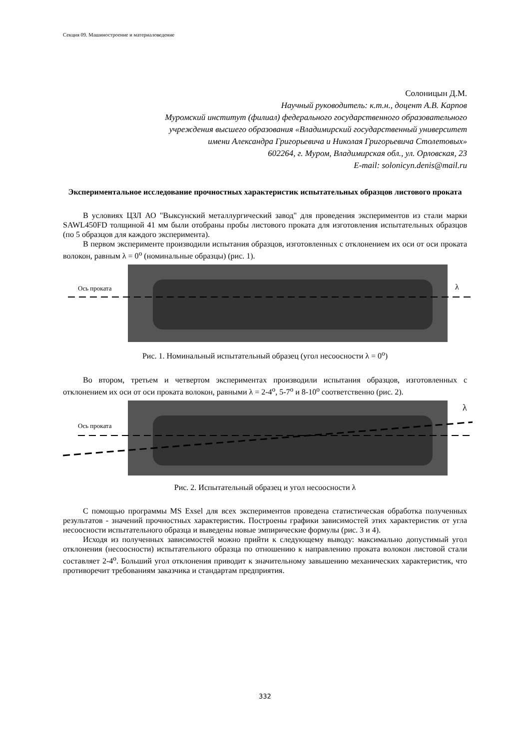Секция 09. Машиностроение и материаловедение
Солоницын Д.М.
Научный руководитель: к.т.н., доцент А.В. Карпов
Муромский институт (филиал) федерального государственного образовательного
учреждения высшего образования «Владимирский государственный университет
имени Александра Григорьевича и Николая Григорьевича Столетовых»
602264, г. Муром, Владимирская обл., ул. Орловская, 23
E-mail: solonicyn.denis@mail.ru
Экспериментальное исследование прочностных характеристик испытательных образцов листового проката
В условиях ЦЗЛ АО "Выксунский металлургический завод" для проведения экспериментов из стали марки SAWL450FD толщиной 41 мм были отобраны пробы листового проката для изготовления испытательных образцов (по 5 образцов для каждого эксперимента).
В первом эксперименте производили испытания образцов, изготовленных с отклонением их оси от оси проката волокон, равным λ = 0<sup>o</sup> (номинальные образцы) (рис. 1).
Ось проката
λ
Рис. 1. Номинальный испытательный образец (угол несоосности λ = 0<sup>o</sup>)
Во втором, третьем и четвертом экспериментах производили испытания образцов, изготовленных с отклонением их оси от оси проката волокон, равными λ = 2-4<sup>o</sup>, 5-7<sup>o</sup> и 8-10<sup>o</sup> соответственно (рис. 2).
Ось проката
λ
Рис. 2. Испытательный образец и угол несоосности λ
С помощью программы MS Exsel для всех экспериментов проведена статистическая обработка полученных результатов - значений прочностных характеристик. Построены графики зависимостей этих характеристик от угла несоосности испытательного образца и выведены новые эмпирические формулы (рис. 3 и 4).
Исходя из полученных зависимостей можно прийти к следующему выводу: максимально допустимый угол отклонения (несоосности) испытательного образца по отношению к направлению проката волокон листовой стали составляет 2-4<sup>o</sup>. Больший угол отклонения приводит к значительному завышению механических характеристик, что противоречит требованиям заказчика и стандартам предприятия.
332